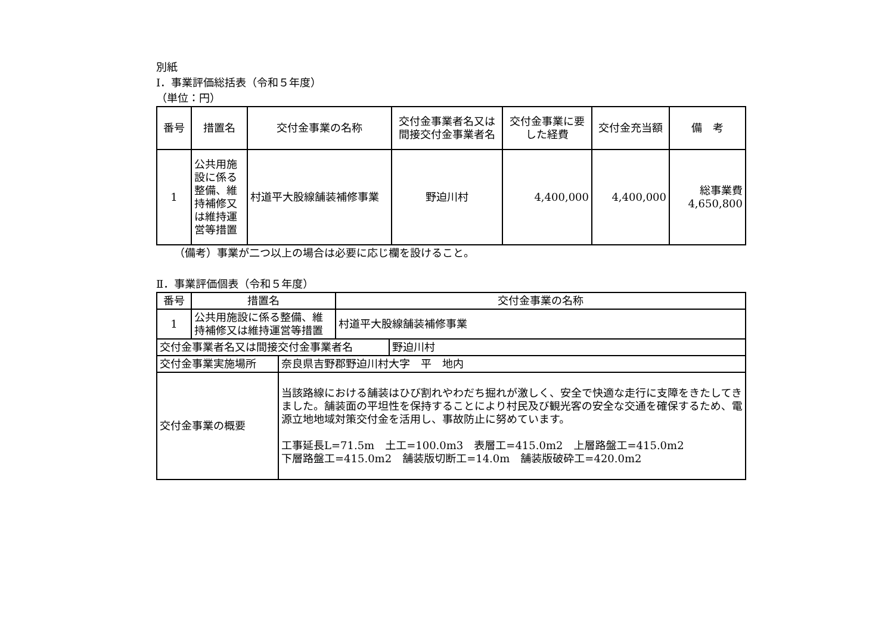別紙
Ⅰ．事業評価総括表（令和５年度）
（単位：円）
| 番号 | 措置名 | 交付金事業の名称 | 交付金事業者名又は間接交付金事業者名 | 交付金事業に要した経費 | 交付金充当額 | 備 考 |
| --- | --- | --- | --- | --- | --- | --- |
| 1 | 公共用施設に係る整備、維持補修又は維持運営等措置 | 村道平大股線舗装補修事業 | 野迫川村 | 4,400,000 | 4,400,000 | 総事業費 4,650,800 |
（備考）事業が二つ以上の場合は必要に応じ欄を設けること。
Ⅱ．事業評価個表（令和５年度）
| 番号 | 措置名 | 交付金事業の名称 |
| --- | --- | --- |
| 1 | 公共用施設に係る整備、維持補修又は維持運営等措置 | 村道平大股線舗装補修事業 |
| 交付金事業者名又は間接交付金事業者名 | 野迫川村 |
| 交付金事業実施場所 | 奈良県吉野郡野迫川村大字 平 地内 |
| 交付金事業の概要 | 当該路線における舗装はひび割れやわだち掘れが激しく、安全で快適な走行に支障をきたしてきました。舗装面の平坦性を保持することにより村民及び観光客の安全な交通を確保するため、電源立地地域対策交付金を活用し、事故防止に努めています。 工事延長L=71.5m 土工=100.0m3 表層工=415.0m2 上層路盤工=415.0m2 下層路盤工=415.0m2 舗装版切断工=14.0m 舗装版破砕工=420.0m2 |